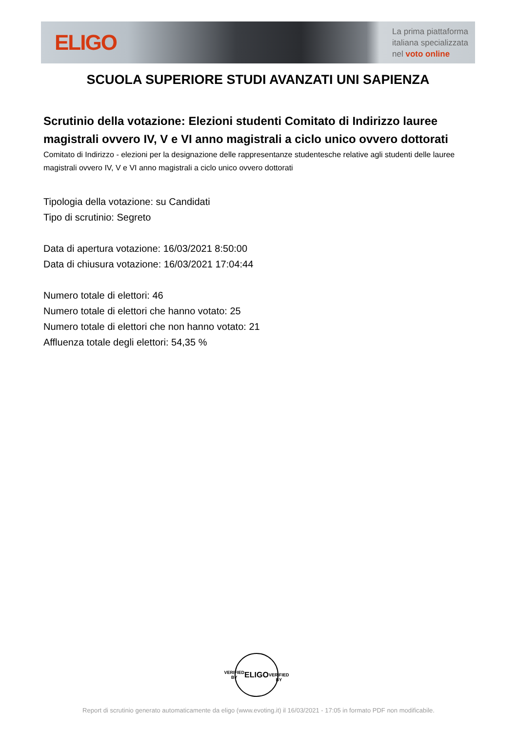ELIGO
La prima piattaforma
italiana specializzata
nel voto online
SCUOLA SUPERIORE STUDI AVANZATI UNI SAPIENZA
Scrutinio della votazione: Elezioni studenti Comitato di Indirizzo lauree magistrali ovvero IV, V e VI anno magistrali a ciclo unico ovvero dottorati
Comitato di Indirizzo - elezioni per la designazione delle rappresentanze studentesche relative agli studenti delle lauree magistrali ovvero IV, V e VI anno magistrali a ciclo unico ovvero dottorati
Tipologia della votazione: su Candidati
Tipo di scrutinio: Segreto
Data di apertura votazione: 16/03/2021 8:50:00
Data di chiusura votazione: 16/03/2021 17:04:44
Numero totale di elettori: 46
Numero totale di elettori che hanno votato: 25
Numero totale di elettori che non hanno votato: 21
Affluenza totale degli elettori: 54,35 %
VERIFIED BY
ELIGO
VERIFIED BY
Report di scrutinio generato automaticamente da eligo (www.evoting.it) il 16/03/2021 - 17:05 in formato PDF non modificabile.